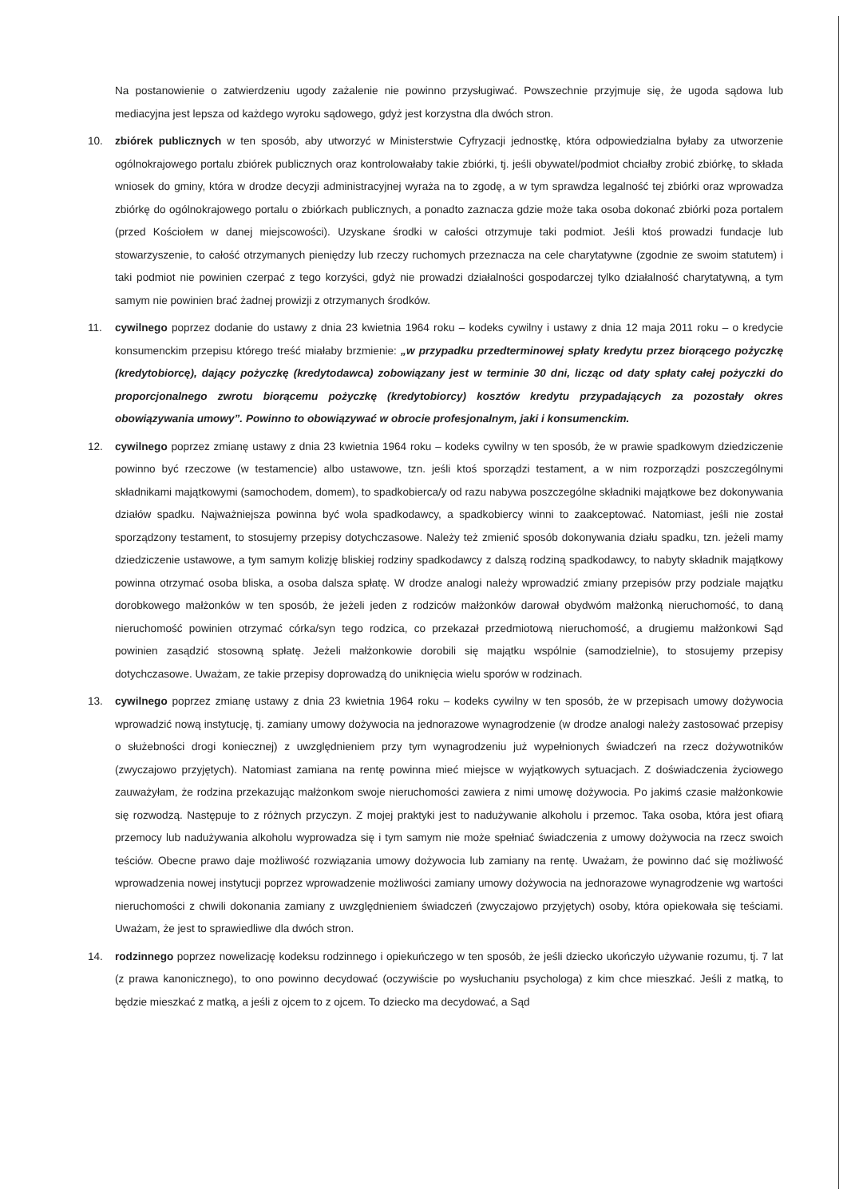Na postanowienie o zatwierdzeniu ugody zażalenie nie powinno przysługiwać. Powszechnie przyjmuje się, że ugoda sądowa lub mediacyjna jest lepsza od każdego wyroku sądowego, gdyż jest korzystna dla dwóch stron.
10. zbiórek publicznych w ten sposób, aby utworzyć w Ministerstwie Cyfryzacji jednostkę, która odpowiedzialna byłaby za utworzenie ogólnokrajowego portalu zbiórek publicznych oraz kontrolowałaby takie zbiórki, tj. jeśli obywatel/podmiot chciałby zrobić zbiórkę, to składa wniosek do gminy, która w drodze decyzji administracyjnej wyraża na to zgodę, a w tym sprawdza legalność tej zbiórki oraz wprowadza zbiórkę do ogólnokrajowego portalu o zbiórkach publicznych, a ponadto zaznacza gdzie może taka osoba dokonać zbiórki poza portalem (przed Kościołem w danej miejscowości). Uzyskane środki w całości otrzymuje taki podmiot. Jeśli ktoś prowadzi fundacje lub stowarzyszenie, to całość otrzymanych pieniędzy lub rzeczy ruchomych przeznacza na cele charytatywne (zgodnie ze swoim statutem) i taki podmiot nie powinien czerpać z tego korzyści, gdyż nie prowadzi działalności gospodarczej tylko działalność charytatywną, a tym samym nie powinien brać żadnej prowizji z otrzymanych środków.
11. cywilnego poprzez dodanie do ustawy z dnia 23 kwietnia 1964 roku – kodeks cywilny i ustawy z dnia 12 maja 2011 roku – o kredycie konsumenckim przepisu którego treść miałaby brzmienie: „w przypadku przedterminowej spłaty kredytu przez biorącego pożyczkę (kredytobiorcę), dający pożyczkę (kredytodawca) zobowiązany jest w terminie 30 dni, licząc od daty spłaty całej pożyczki do proporcjonalnego zwrotu biorącemu pożyczkę (kredytobiorcy) kosztów kredytu przypadających za pozostały okres obowiązywania umowy”. Powinno to obowiązywać w obrocie profesjonalnym, jaki i konsumenckim.
12. cywilnego poprzez zmianę ustawy z dnia 23 kwietnia 1964 roku – kodeks cywilny w ten sposób, że w prawie spadkowym dziedziczenie powinno być rzeczowe (w testamencie) albo ustawowe, tzn. jeśli ktoś sporządzi testament, a w nim rozporządzi poszczególnymi składnikami majątkowymi (samochodem, domem), to spadkobierca/y od razu nabywa poszczególne składniki majątkowe bez dokonywania działów spadku. Najważniejsza powinna być wola spadkodawcy, a spadkobiercy winni to zaakceptować. Natomiast, jeśli nie został sporządzony testament, to stosujemy przepisy dotychczasowe. Należy też zmienić sposób dokonywania działu spadku, tzn. jeżeli mamy dziedziczenie ustawowe, a tym samym kolizję bliskiej rodziny spadkodawcy z dalszą rodziną spadkodawcy, to nabyty składnik majątkowy powinna otrzymać osoba bliska, a osoba dalsza spłatę. W drodze analogi należy wprowadzić zmiany przepisów przy podziale majątku dorobkowego małżonków w ten sposób, że jeżeli jeden z rodziców małżonków darował obydwóm małżonką nieruchomość, to daną nieruchomość powinien otrzymać córka/syn tego rodzica, co przekazał przedmiotową nieruchomość, a drugiemu małżonkowi Sąd powinien zasądzić stosowną spłatę. Jeżeli małżonkowie dorobili się majątku wspólnie (samodzielnie), to stosujemy przepisy dotychczasowe. Uważam, ze takie przepisy doprowadzą do uniknięcia wielu sporów w rodzinach.
13. cywilnego poprzez zmianę ustawy z dnia 23 kwietnia 1964 roku – kodeks cywilny w ten sposób, że w przepisach umowy dożywocia wprowadzić nową instytucję, tj. zamiany umowy dożywocia na jednorazowe wynagrodzenie (w drodze analogi należy zastosować przepisy o służebności drogi koniecznej) z uwzględnieniem przy tym wynagrodzeniu już wypełnionych świadczeń na rzecz dożywotników (zwyczajowo przyjętych). Natomiast zamiana na rentę powinna mieć miejsce w wyjątkowych sytuacjach. Z doświadczenia życiowego zauważyłam, że rodzina przekazując małżonkom swoje nieruchomości zawiera z nimi umowę dożywocia. Po jakimś czasie małżonkowie się rozwodzą. Następuje to z różnych przyczyn. Z mojej praktyki jest to nadużywanie alkoholu i przemoc. Taka osoba, która jest ofiarą przemocy lub nadużywania alkoholu wyprowadza się i tym samym nie może spełniać świadczenia z umowy dożywocia na rzecz swoich teściów. Obecne prawo daje możliwość rozwiązania umowy dożywocia lub zamiany na rentę. Uważam, że powinno dać się możliwość wprowadzenia nowej instytucji poprzez wprowadzenie możliwości zamiany umowy dożywocia na jednorazowe wynagrodzenie wg wartości nieruchomości z chwili dokonania zamiany z uwzględnieniem świadczeń (zwyczajowo przyjętych) osoby, która opiekowała się teściami. Uważam, że jest to sprawiedliwe dla dwóch stron.
14. rodzinnego poprzez nowelizację kodeksu rodzinnego i opiekuńczego w ten sposób, że jeśli dziecko ukończyło używanie rozumu, tj. 7 lat (z prawa kanonicznego), to ono powinno decydować (oczywiście po wysłuchaniu psychologa) z kim chce mieszkać. Jeśli z matką, to będzie mieszkać z matką, a jeśli z ojcem to z ojcem. To dziecko ma decydować, a Sąd